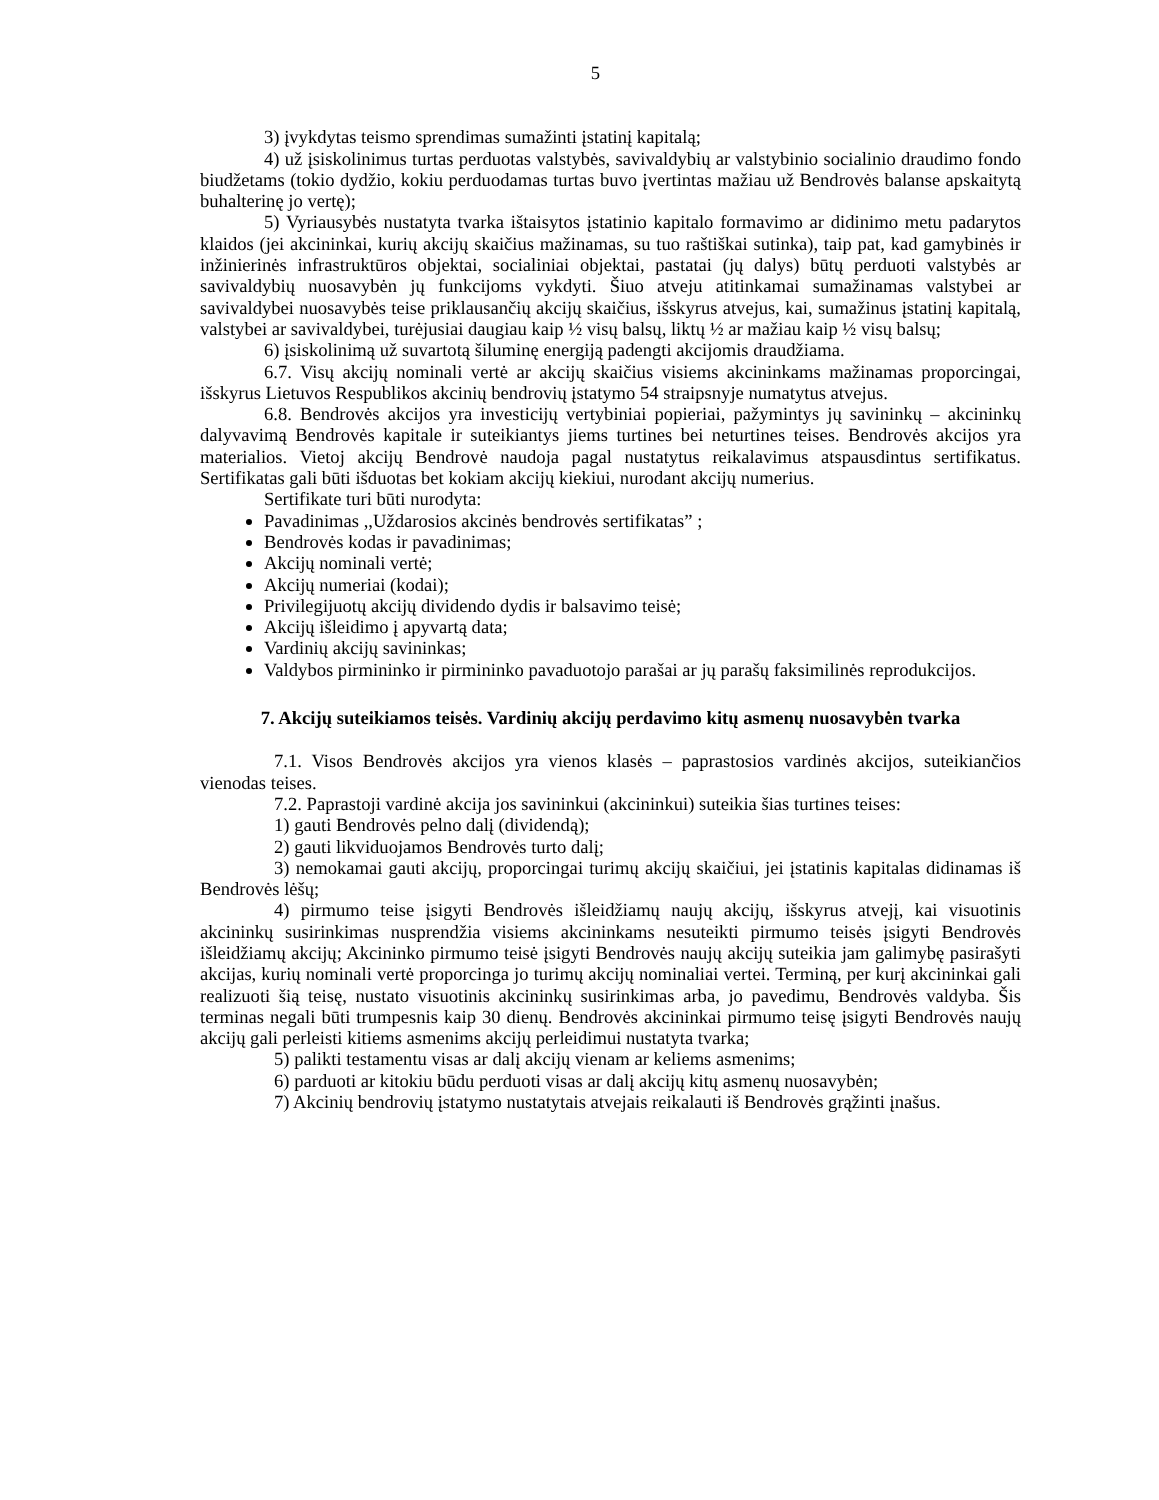5
3) įvykdytas teismo sprendimas sumažinti įstatinį kapitalą;
4) už įsiskolinimus turtas perduotas valstybės, savivaldybių ar valstybinio socialinio draudimo fondo biudžetams (tokio dydžio, kokiu perduodamas turtas buvo įvertintas mažiau už Bendrovės balanse apskaitytą buhalterinę jo vertę);
5) Vyriausybės nustatyta tvarka ištaisytos įstatinio kapitalo formavimo ar didinimo metu padarytos klaidos (jei akcininkai, kurių akcijų skaičius mažinamas, su tuo raštiškai sutinka), taip pat, kad gamybinės ir inžinierinės infrastruktūros objektai, socialiniai objektai, pastatai (jų dalys) būtų perduoti valstybės ar savivaldybių nuosavybėn jų funkcijoms vykdyti. Šiuo atveju atitinkamai sumažinamas valstybei ar savivaldybei nuosavybės teise priklausančių akcijų skaičius, išskyrus atvejus, kai, sumažinus įstatinį kapitalą, valstybei ar savivaldybei, turėjusiai daugiau kaip ½ visų balsų, liktų ½ ar mažiau kaip ½ visų balsų;
6) įsiskolinimą už suvartotą šiluminę energiją padengti akcijomis draudžiama.
6.7. Visų akcijų nominali vertė ar akcijų skaičius visiems akcininkams mažinamas proporcingai, išskyrus Lietuvos Respublikos akcinių bendrovių įstatymo 54 straipsnyje numatytus atvejus.
6.8. Bendrovės akcijos yra investicijų vertybiniai popieriai, pažymintys jų savininkų – akcininkų dalyvavimą Bendrovės kapitale ir suteikiantys jiems turtines bei neturtines teises. Bendrovės akcijos yra materialios. Vietoj akcijų Bendrovė naudoja pagal nustatytus reikalavimus atspausdintus sertifikatus. Sertifikatas gali būti išduotas bet kokiam akcijų kiekiui, nurodant akcijų numerius.
Sertifikate turi būti nurodyta:
Pavadinimas ,,Uždarosios akcinės bendrovės sertifikatas” ;
Bendrovės kodas ir pavadinimas;
Akcijų nominali vertė;
Akcijų numeriai (kodai);
Privilegijuotų akcijų dividendo dydis ir balsavimo teisė;
Akcijų išleidimo į apyvartą data;
Vardinių akcijų savininkas;
Valdybos pirmininko ir pirmininko pavaduotojo parašai ar jų parašų faksimilinės reprodukcijos.
7. Akcijų suteikiamos teisės. Vardinių akcijų perdavimo kitų asmenų nuosavybėn tvarka
7.1. Visos Bendrovės akcijos yra vienos klasės – paprastosios vardinės akcijos, suteikiančios vienodas teises.
7.2. Paprastoji vardinė akcija jos savininkui (akcininkui) suteikia šias turtines teises:
1) gauti Bendrovės pelno dalį (dividendą);
2) gauti likviduojamos Bendrovės turto dalį;
3) nemokamai gauti akcijų, proporcingai turimų akcijų skaičiui, jei įstatinis kapitalas didinamas iš Bendrovės lėšų;
4) pirmumo teise įsigyti Bendrovės išleidžiamų naujų akcijų, išskyrus atvejį, kai visuotinis akcininkų susirinkimas nusprendžia visiems akcininkams nesuteikti pirmumo teisės įsigyti Bendrovės išleidžiamų akcijų; Akcininko pirmumo teisė įsigyti Bendrovės naujų akcijų suteikia jam galimybę pasirašyti akcijas, kurių nominali vertė proporcinga jo turimų akcijų nominaliai vertei. Terminą, per kurį akcininkai gali realizuoti šią teisę, nustato visuotinis akcininkų susirinkimas arba, jo pavedimu, Bendrovės valdyba. Šis terminas negali būti trumpesnis kaip 30 dienų. Bendrovės akcininkai pirmumo teisę įsigyti Bendrovės naujų akcijų gali perleisti kitiems asmenims akcijų perleidimui nustatyta tvarka;
5) palikti testamentu visas ar dalį akcijų vienam ar keliems asmenims;
6) parduoti ar kitokiu būdu perduoti visas ar dalį akcijų kitų asmenų nuosavybėn;
7) Akcinių bendrovių įstatymo nustatytais atvejais reikalauti iš Bendrovės grąžinti įnašus.